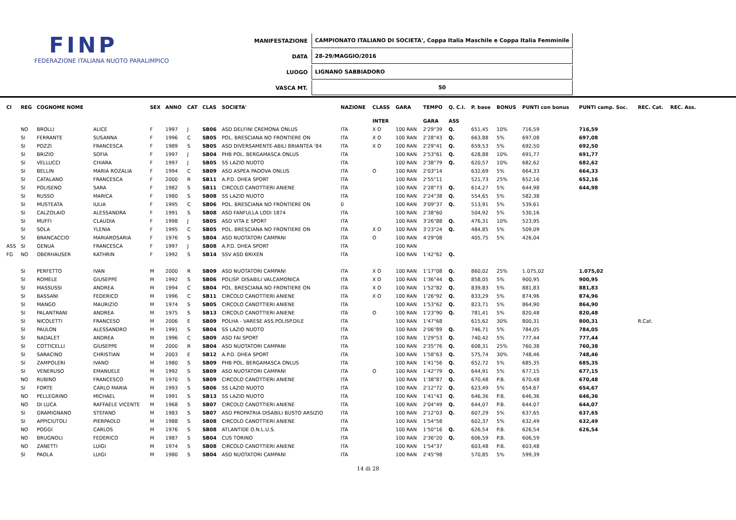FINP
FEDERAZIONE ITALIANA NUOTO PARALIMPICO
| MANIFESTAZIONE | CAMPIONATO ITALIANO DI SOCIETA', Coppa Italia Maschile e Coppa Italia Femminile |
| DATA | 28-29/MAGGIO/2016 |
| LUOGO | LIGNANO SABBIADORO |
| VASCA MT. | 50 |
| Cl | REG | COGNOME NOME | | SEX | ANNO | CAT | CLAS | SOCIETA' | NAZIONE | CLASS | GARA | TEMPO | Q. C.I. | P. base | BONUS | PUNTI con bonus | PUNTI camp. Soc. | REC. Cat. | REC. Ass. |
| --- | --- | --- | --- | --- | --- | --- | --- | --- | --- | --- | --- | --- | --- | --- | --- | --- | --- | --- | --- |
| | | | | | | | | | | INTER | | GARA | ASS | | | | | | |
| | NO | BROLLI | ALICE | F | 1997 | J | SB06 | ASD DELFINI CREMONA ONLUS | ITA | X O | 100 RAN | 2'29"39 | Q. | 651,45 | 10% | 716,59 | 716,59 | | |
| | SI | FERRANTE | SUSANNA | F | 1996 | C | SB05 | POL. BRESCIANA NO FRONTIERE ON | ITA | X O | 100 RAN | 2'28"43 | Q. | 663,88 | 5% | 697,08 | 697,08 | | |
| | SI | POZZI | FRANCESCA | F | 1989 | S | SB05 | ASD DIVERSAMENTE-ABILI BRIANTEA '84 | ITA | X O | 100 RAN | 2'29"41 | Q. | 659,53 | 5% | 692,50 | 692,50 | | |
| | SI | BRIZIO | SOFIA | F | 1997 | J | SB04 | PHB POL. BERGAMASCA ONLUS | ITA | | 100 RAN | 2'53"61 | Q. | 628,88 | 10% | 691,77 | 691,77 | | |
| | SI | VELLUCCI | CHIARA | F | 1997 | J | SB05 | SS LAZIO NUOTO | ITA | | 100 RAN | 2'38"79 | Q. | 620,57 | 10% | 682,62 | 682,62 | | |
| | SI | BELLIN | MARIA ROZALIA | F | 1994 | C | SB09 | ASD ASPEA PADOVA ONLUS | ITA | O | 100 RAN | 2'03"14 | | 632,69 | 5% | 664,33 | 664,33 | | |
| | SI | CATALANO | FRANCESCA | F | 2000 | R | SB11 | A.P.D. DHEA SPORT | ITA | | 100 RAN | 2'55"11 | | 521,73 | 25% | 652,16 | 652,16 | | |
| | SI | POLISENO | SARA | F | 1982 | S | SB11 | CIRCOLO CANOTTIERI ANIENE | ITA | | 100 RAN | 2'28"73 | Q. | 614,27 | 5% | 644,98 | 644,98 | | |
| | SI | RUSSO | MARICA | F | 1980 | S | SB08 | SS LAZIO NUOTO | ITA | | 100 RAN | 2'24"38 | Q. | 554,65 | 5% | 582,38 | | | |
| | SI | MUSTEATA | IULIA | F | 1995 | C | SB06 | POL. BRESCIANA NO FRONTIERE ON | 0 | | 100 RAN | 3'09"37 | Q. | 513,91 | 5% | 539,61 | | | |
| | SI | CALZOLAIO | ALESSANDRA | F | 1991 | S | SB08 | ASD FANFULLA LODI 1874 | ITA | | 100 RAN | 2'38"60 | | 504,92 | 5% | 530,16 | | | |
| | SI | MUFFI | CLAUDIA | F | 1998 | J | SB05 | ASD VITA E SPORT | ITA | | 100 RAN | 3'26"88 | Q. | 476,31 | 10% | 523,95 | | | |
| | SI | SOLA | YLENIA | F | 1995 | C | SB05 | POL. BRESCIANA NO FRONTIERE ON | ITA | X O | 100 RAN | 3'23"24 | Q. | 484,85 | 5% | 509,09 | | | |
| | SI | BRANCACCIO | MARIAROSARIA | F | 1976 | S | SB04 | ASD NUOTATORI CAMPANI | ITA | O | 100 RAN | 4'29"08 | | 405,75 | 5% | 426,04 | | | |
| ASS | SI | GENUA | FRANCESCA | F | 1997 | J | SB08 | A.P.D. DHEA SPORT | ITA | | 100 RAN | | | | | | | | |
| FG | NO | OBERHAUSER | KATHRIN | F | 1992 | S | SB14 | SSV ASD BRIXEN | ITA | | 100 RAN | 1'42"62 | Q. | | | | | | |
| | SI | PERFETTO | IVAN | M | 2000 | R | SB09 | ASD NUOTATORI CAMPANI | ITA | X O | 100 RAN | 1'17"08 | Q. | 860,02 | 25% | 1.075,02 | 1.075,02 | | |
| | SI | ROMELE | GIUSEPPE | M | 1992 | S | SB06 | POLISP. DISABILI VALCAMONICA | ITA | X O | 100 RAN | 1'36"44 | Q. | 858,05 | 5% | 900,95 | 900,95 | | |
| | SI | MASSUSSI | ANDREA | M | 1994 | C | SB04 | POL. BRESCIANA NO FRONTIERE ON | ITA | X O | 100 RAN | 1'52"82 | Q. | 839,83 | 5% | 881,83 | 881,83 | | |
| | SI | BASSANI | FEDERICO | M | 1996 | C | SB11 | CIRCOLO CANOTTIERI ANIENE | ITA | X O | 100 RAN | 1'26"92 | Q. | 833,29 | 5% | 874,96 | 874,96 | | |
| | SI | MANGO | MAURIZIO | M | 1974 | S | SB05 | CIRCOLO CANOTTIERI ANIENE | ITA | | 100 RAN | 1'53"62 | Q. | 823,71 | 5% | 864,90 | 864,90 | | |
| | SI | PALANTRANI | ANDREA | M | 1975 | S | SB13 | CIRCOLO CANOTTIERI ANIENE | ITA | O | 100 RAN | 1'23"90 | Q. | 781,41 | 5% | 820,48 | 820,48 | | |
| | SI | NICOLETTI | FRANCESO | M | 2006 | E | SB09 | POLHA - VARESE ASS.POLISP.DILE | ITA | | 100 RAN | 1'47"68 | | 615,62 | 30% | 800,31 | 800,31 | R.Cat. | |
| | SI | PAULON | ALESSANDRO | M | 1991 | S | SB04 | SS LAZIO NUOTO | ITA | | 100 RAN | 2'06"89 | Q. | 746,71 | 5% | 784,05 | 784,05 | | |
| | SI | NADALET | ANDREA | M | 1996 | C | SB09 | ASD FAI SPORT | ITA | | 100 RAN | 1'29"53 | Q. | 740,42 | 5% | 777,44 | 777,44 | | |
| | SI | COTTICELLI | GIUSEPPE | M | 2000 | R | SB04 | ASD NUOTATORI CAMPANI | ITA | | 100 RAN | 2'35"76 | Q. | 608,31 | 25% | 760,38 | 760,38 | | |
| | SI | SARACINO | CHRISTIAN | M | 2003 | E | SB12 | A.P.D. DHEA SPORT | ITA | | 100 RAN | 1'58"63 | Q. | 575,74 | 30% | 748,46 | 748,46 | | |
| | SI | ZAMPOLERI | IVANO | M | 1980 | S | SB09 | PHB POL. BERGAMASCA ONLUS | ITA | | 100 RAN | 1'41"56 | Q. | 652,72 | 5% | 685,35 | 685,35 | | |
| | SI | VENERUSO | EMANUELE | M | 1992 | S | SB09 | ASD NUOTATORI CAMPANI | ITA | O | 100 RAN | 1'42"79 | Q. | 644,91 | 5% | 677,15 | 677,15 | | |
| | NO | RUBINO | FRANCESCO | M | 1970 | S | SB09 | CIRCOLO CANOTTIERI ANIENE | ITA | | 100 RAN | 1'38"87 | Q. | 670,48 | P.B. | 670,48 | 670,48 | | |
| | SI | FORTE | CARLO MARIA | M | 1993 | S | SB06 | SS LAZIO NUOTO | ITA | | 100 RAN | 2'12"72 | Q. | 623,49 | 5% | 654,67 | 654,67 | | |
| | NO | PELLEGRINO | MICHAEL | M | 1991 | S | SB13 | SS LAZIO NUOTO | ITA | | 100 RAN | 1'41"43 | Q. | 646,36 | P.B. | 646,36 | 646,36 | | |
| | NO | DI LUCA | RAFFAELE VICENTE | M | 1968 | S | SB07 | CIRCOLO CANOTTIERI ANIENE | ITA | | 100 RAN | 2'04"49 | Q. | 644,07 | P.B. | 644,07 | 644,07 | | |
| | SI | GRAMIGNANO | STEFANO | M | 1983 | S | SB07 | ASD PROPATRIA DISABILI BUSTO ARSIZIO | ITA | | 100 RAN | 2'12"03 | Q. | 607,29 | 5% | 637,65 | 637,65 | | |
| | SI | APPICIUTOLI | PIERPAOLO | M | 1988 | S | SB08 | CIRCOLO CANOTTIERI ANIENE | ITA | | 100 RAN | 1'54"58 | | 602,37 | 5% | 632,49 | 632,49 | | |
| | NO | POGGI | CARLOS | M | 1976 | S | SB08 | ATLANTIDE O.N.L.U.S. | ITA | | 100 RAN | 1'50"16 | Q. | 626,54 | P.B. | 626,54 | 626,54 | | |
| | NO | BRUGNOLI | FEDERICO | M | 1987 | S | SB04 | CUS TORINO | ITA | | 100 RAN | 2'36"20 | Q. | 606,59 | P.B. | 606,59 | | | |
| | NO | ZANETTI | LUIGI | M | 1974 | S | SB08 | CIRCOLO CANOTTIERI ANIENE | ITA | | 100 RAN | 1'54"37 | | 603,48 | P.B. | 603,48 | | | |
| | SI | PAOLA | LUIGI | M | 1980 | S | SB04 | ASD NUOTATORI CAMPANI | ITA | | 100 RAN | 2'45"98 | | 570,85 | 5% | 599,39 | | | |
14 di 28